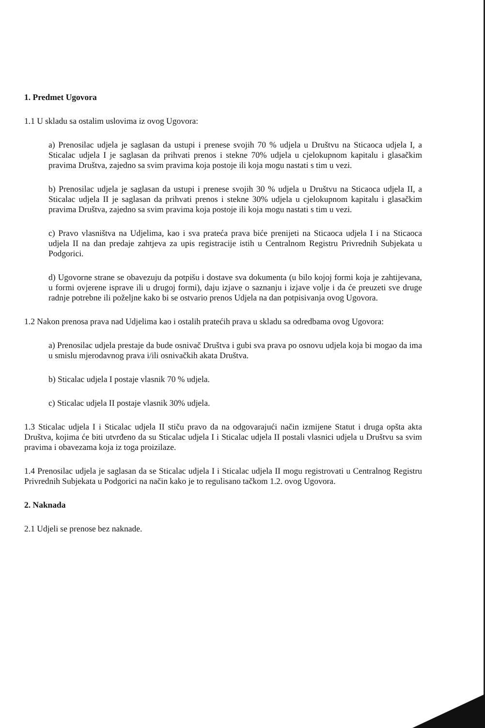1. Predmet Ugovora
1.1 U skladu sa ostalim uslovima iz ovog Ugovora:
a) Prenosilac udjela je saglasan da ustupi i prenese svojih 70 % udjela u Društvu na Sticaoca udjela I, a Sticalac udjela I je saglasan da prihvati prenos i stekne 70% udjela u cjelokupnom kapitalu i glasačkim pravima Društva, zajedno sa svim pravima koja postoje ili koja mogu nastati s tim u vezi.
b) Prenosilac udjela je saglasan da ustupi i prenese svojih 30 % udjela u Društvu na Sticaoca udjela II, a Sticalac udjela II je saglasan da prihvati prenos i stekne 30% udjela u cjelokupnom kapitalu i glasačkim pravima Društva, zajedno sa svim pravima koja postoje ili koja mogu nastati s tim u vezi.
c) Pravo vlasništva na Udjelima, kao i sva prateća prava biće prenijeti na Sticaoca udjela I i na Sticaoca udjela II na dan predaje zahtjeva za upis registracije istih u Centralnom Registru Privrednih Subjekata u Podgorici.
d) Ugovorne strane se obavezuju da potpišu i dostave sva dokumenta (u bilo kojoj formi koja je zahtijevana, u formi ovjerene isprave ili u drugoj formi), daju izjave o saznanju i izjave volje i da će preuzeti sve druge radnje potrebne ili poželjne kako bi se ostvario prenos Udjela na dan potpisivanja ovog Ugovora.
1.2 Nakon prenosa prava nad Udjelima kao i ostalih pratećih prava u skladu sa odredbama ovog Ugovora:
a) Prenosilac udjela prestaje da bude osnivač Društva i gubi sva prava po osnovu udjela koja bi mogao da ima u smislu mjerodavnog prava i/ili osnivačkih akata Društva.
b) Sticalac udjela I postaje vlasnik 70 % udjela.
c) Sticalac udjela II postaje vlasnik 30% udjela.
1.3 Sticalac udjela I i Sticalac udjela II stiču pravo da na odgovarajući način izmijene Statut i druga opšta akta Društva, kojima će biti utvrđeno da su Sticalac udjela I i Sticalac udjela II postali vlasnici udjela u Društvu sa svim pravima i obavezama koja iz toga proizilaze.
1.4 Prenosilac udjela je saglasan da se Sticalac udjela I i Sticalac udjela II mogu registrovati u Centralnog Registru Privrednih Subjekata u Podgorici na način kako je to regulisano tačkom 1.2. ovog Ugovora.
2. Naknada
2.1 Udjeli se prenose bez naknade.